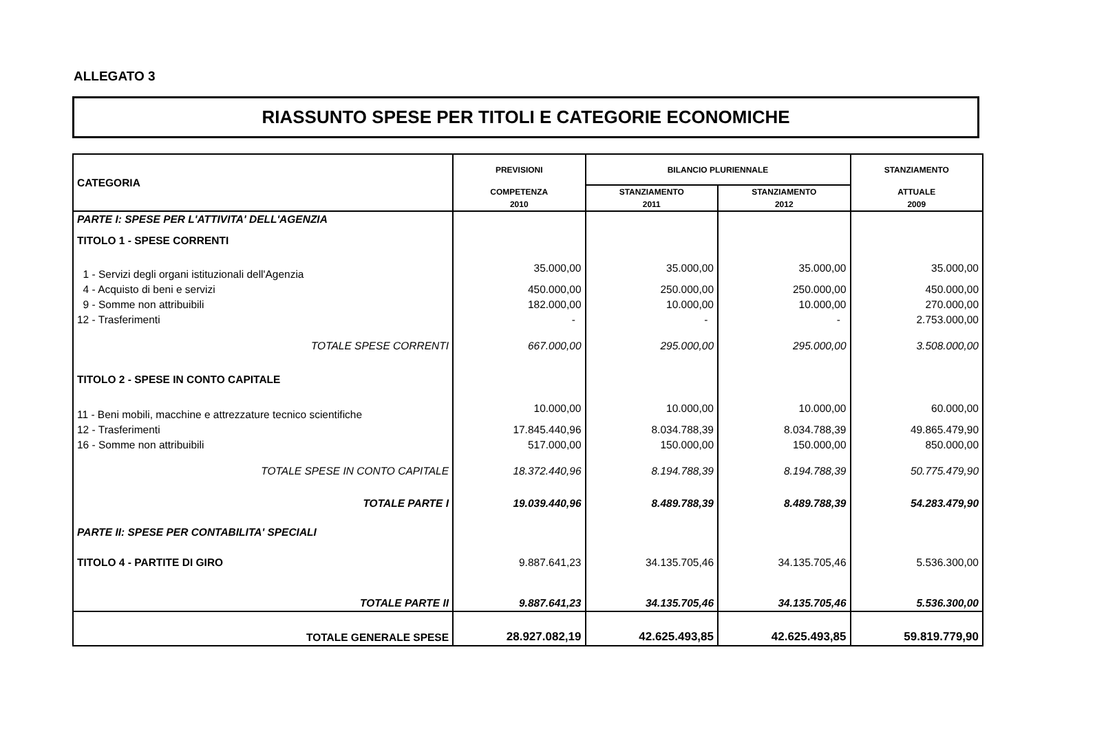ALLEGATO 3
RIASSUNTO SPESE PER TITOLI E CATEGORIE ECONOMICHE
| CATEGORIA | PREVISIONI | BILANCIO PLURIENNALE | | STANZIAMENTO |
| --- | --- | --- | --- | --- |
| | COMPETENZA | STANZIAMENTO | STANZIAMENTO | ATTUALE |
| | 2010 | 2011 | 2012 | 2009 |
| PARTE I: SPESE PER L'ATTIVITA' DELL'AGENZIA | | | | |
| TITOLO 1 - SPESE CORRENTI | | | | |
| 1 - Servizi degli organi istituzionali dell'Agenzia | 35.000,00 | 35.000,00 | 35.000,00 | 35.000,00 |
| 4 - Acquisto di beni e servizi | 450.000,00 | 250.000,00 | 250.000,00 | 450.000,00 |
| 9 - Somme non attribuibili | 182.000,00 | 10.000,00 | 10.000,00 | 270.000,00 |
| 12 - Trasferimenti | - | - | - | 2.753.000,00 |
| TOTALE SPESE CORRENTI | 667.000,00 | 295.000,00 | 295.000,00 | 3.508.000,00 |
| TITOLO 2 - SPESE IN CONTO CAPITALE | | | | |
| 11 - Beni mobili, macchine e attrezzature tecnico scientifiche | 10.000,00 | 10.000,00 | 10.000,00 | 60.000,00 |
| 12 - Trasferimenti | 17.845.440,96 | 8.034.788,39 | 8.034.788,39 | 49.865.479,90 |
| 16 - Somme non attribuibili | 517.000,00 | 150.000,00 | 150.000,00 | 850.000,00 |
| TOTALE SPESE IN CONTO CAPITALE | 18.372.440,96 | 8.194.788,39 | 8.194.788,39 | 50.775.479,90 |
| TOTALE PARTE I | 19.039.440,96 | 8.489.788,39 | 8.489.788,39 | 54.283.479,90 |
| PARTE II: SPESE PER CONTABILITA' SPECIALI | | | | |
| TITOLO 4 - PARTITE DI GIRO | 9.887.641,23 | 34.135.705,46 | 34.135.705,46 | 5.536.300,00 |
| TOTALE PARTE II | 9.887.641,23 | 34.135.705,46 | 34.135.705,46 | 5.536.300,00 |
| TOTALE GENERALE SPESE | 28.927.082,19 | 42.625.493,85 | 42.625.493,85 | 59.819.779,90 |